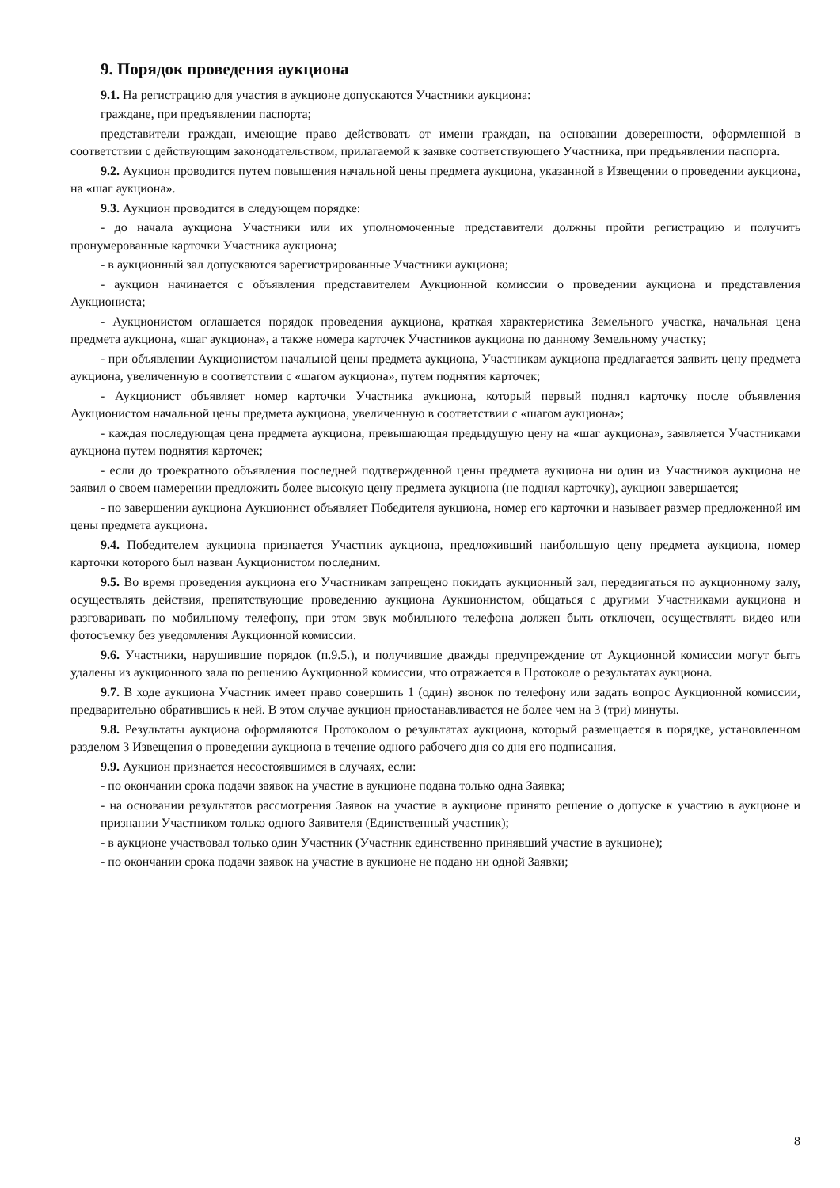9. Порядок проведения аукциона
9.1. На регистрацию для участия в аукционе допускаются Участники аукциона:
граждане, при предъявлении паспорта;
представители граждан, имеющие право действовать от имени граждан, на основании доверенности, оформленной в соответствии с действующим законодательством, прилагаемой к заявке соответствующего Участника, при предъявлении паспорта.
9.2. Аукцион проводится путем повышения начальной цены предмета аукциона, указанной в Извещении о проведении аукциона, на «шаг аукциона».
9.3. Аукцион проводится в следующем порядке:
- до начала аукциона Участники или их уполномоченные представители должны пройти регистрацию и получить пронумерованные карточки Участника аукциона;
- в аукционный зал допускаются зарегистрированные Участники аукциона;
- аукцион начинается с объявления представителем Аукционной комиссии о проведении аукциона и представления Аукциониста;
- Аукционистом оглашается порядок проведения аукциона, краткая характеристика Земельного участка, начальная цена предмета аукциона, «шаг аукциона», а также номера карточек Участников аукциона по данному Земельному участку;
- при объявлении Аукционистом начальной цены предмета аукциона, Участникам аукциона предлагается заявить цену предмета аукциона, увеличенную в соответствии с «шагом аукциона», путем поднятия карточек;
- Аукционист объявляет номер карточки Участника аукциона, который первый поднял карточку после объявления Аукционистом начальной цены предмета аукциона, увеличенную в соответствии с «шагом аукциона»;
- каждая последующая цена предмета аукциона, превышающая предыдущую цену на «шаг аукциона», заявляется Участниками аукциона путем поднятия карточек;
- если до троекратного объявления последней подтвержденной цены предмета аукциона ни один из Участников аукциона не заявил о своем намерении предложить более высокую цену предмета аукциона (не поднял карточку), аукцион завершается;
- по завершении аукциона Аукционист объявляет Победителя аукциона, номер его карточки и называет размер предложенной им цены предмета аукциона.
9.4. Победителем аукциона признается Участник аукциона, предложивший наибольшую цену предмета аукциона, номер карточки которого был назван Аукционистом последним.
9.5. Во время проведения аукциона его Участникам запрещено покидать аукционный зал, передвигаться по аукционному залу, осуществлять действия, препятствующие проведению аукциона Аукционистом, общаться с другими Участниками аукциона и разговаривать по мобильному телефону, при этом звук мобильного телефона должен быть отключен, осуществлять видео или фотосъемку без уведомления Аукционной комиссии.
9.6. Участники, нарушившие порядок (п.9.5.), и получившие дважды предупреждение от Аукционной комиссии могут быть удалены из аукционного зала по решению Аукционной комиссии, что отражается в Протоколе о результатах аукциона.
9.7. В ходе аукциона Участник имеет право совершить 1 (один) звонок по телефону или задать вопрос Аукционной комиссии, предварительно обратившись к ней. В этом случае аукцион приостанавливается не более чем на 3 (три) минуты.
9.8. Результаты аукциона оформляются Протоколом о результатах аукциона, который размещается в порядке, установленном разделом 3 Извещения о проведении аукциона в течение одного рабочего дня со дня его подписания.
9.9. Аукцион признается несостоявшимся в случаях, если:
- по окончании срока подачи заявок на участие в аукционе подана только одна Заявка;
- на основании результатов рассмотрения Заявок на участие в аукционе принято решение о допуске к участию в аукционе и признании Участником только одного Заявителя (Единственный участник);
- в аукционе участвовал только один Участник (Участник единственно принявший участие в аукционе);
- по окончании срока подачи заявок на участие в аукционе не подано ни одной Заявки;
8